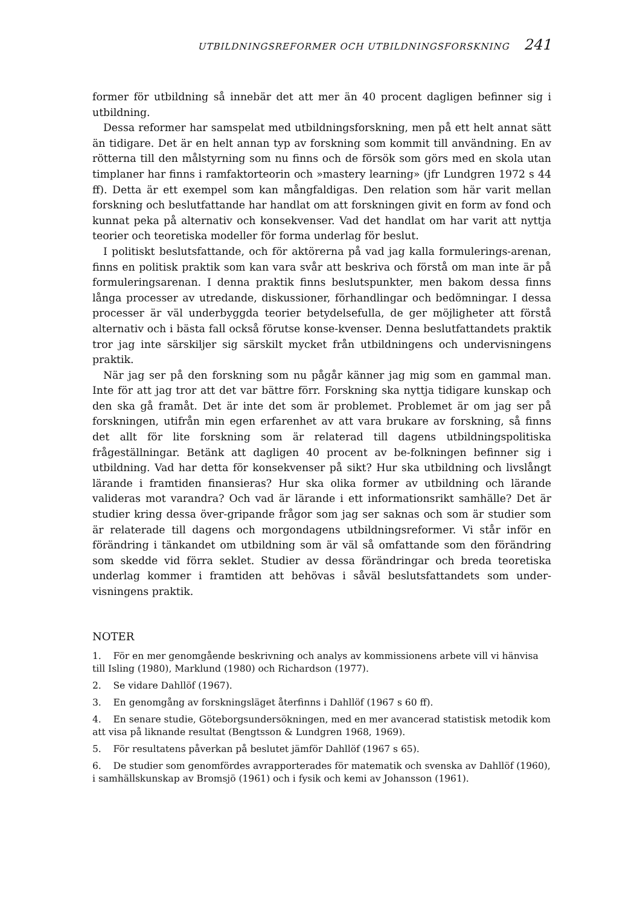UTBILDNINGSREFORMER OCH UTBILDNINGSFORSKNING 241
former för utbildning så innebär det att mer än 40 procent dagligen befinner sig i utbildning.
Dessa reformer har samspelat med utbildningsforskning, men på ett helt annat sätt än tidigare. Det är en helt annan typ av forskning som kommit till användning. En av rötterna till den målstyrning som nu finns och de försök som görs med en skola utan timplaner har finns i ramfaktorteorin och »mastery learning» (jfr Lundgren 1972 s 44 ff). Detta är ett exempel som kan mångfaldigas. Den relation som här varit mellan forskning och beslutfattande har handlat om att forskningen givit en form av fond och kunnat peka på alternativ och konsekvenser. Vad det handlat om har varit att nyttja teorier och teoretiska modeller för forma underlag för beslut.
I politiskt beslutsfattande, och för aktörerna på vad jag kalla formulerings-arenan, finns en politisk praktik som kan vara svår att beskriva och förstå om man inte är på formuleringsarenan. I denna praktik finns beslutspunkter, men bakom dessa finns långa processer av utredande, diskussioner, förhandlingar och bedömningar. I dessa processer är väl underbyggda teorier betydelsefulla, de ger möjligheter att förstå alternativ och i bästa fall också förutse konse-kvenser. Denna beslutfattandets praktik tror jag inte särskiljer sig särskilt mycket från utbildningens och undervisningens praktik.
När jag ser på den forskning som nu pågår känner jag mig som en gammal man. Inte för att jag tror att det var bättre förr. Forskning ska nyttja tidigare kunskap och den ska gå framåt. Det är inte det som är problemet. Problemet är om jag ser på forskningen, utifrån min egen erfarenhet av att vara brukare av forskning, så finns det allt för lite forskning som är relaterad till dagens utbildningspolitiska frågeställningar. Betänk att dagligen 40 procent av be-folkningen befinner sig i utbildning. Vad har detta för konsekvenser på sikt? Hur ska utbildning och livslångt lärande i framtiden finansieras? Hur ska olika former av utbildning och lärande valideras mot varandra? Och vad är lärande i ett informationsrikt samhälle? Det är studier kring dessa över-gripande frågor som jag ser saknas och som är studier som är relaterade till dagens och morgondagens utbildningsreformer. Vi står inför en förändring i tänkandet om utbildning som är väl så omfattande som den förändring som skedde vid förra seklet. Studier av dessa förändringar och breda teoretiska underlag kommer i framtiden att behövas i såväl beslutsfattandets som under-visningens praktik.
NOTER
1. För en mer genomgående beskrivning och analys av kommissionens arbete vill vi hänvisa till Isling (1980), Marklund (1980) och Richardson (1977).
2. Se vidare Dahllöf (1967).
3. En genomgång av forskningsläget återfinns i Dahllöf (1967 s 60 ff).
4. En senare studie, Göteborgsundersökningen, med en mer avancerad statistisk metodik kom att visa på liknande resultat (Bengtsson & Lundgren 1968, 1969).
5. För resultatens påverkan på beslutet jämför Dahllöf (1967 s 65).
6. De studier som genomfördes avrapporterades för matematik och svenska av Dahllöf (1960), i samhällskunskap av Bromsjö (1961) och i fysik och kemi av Johansson (1961).